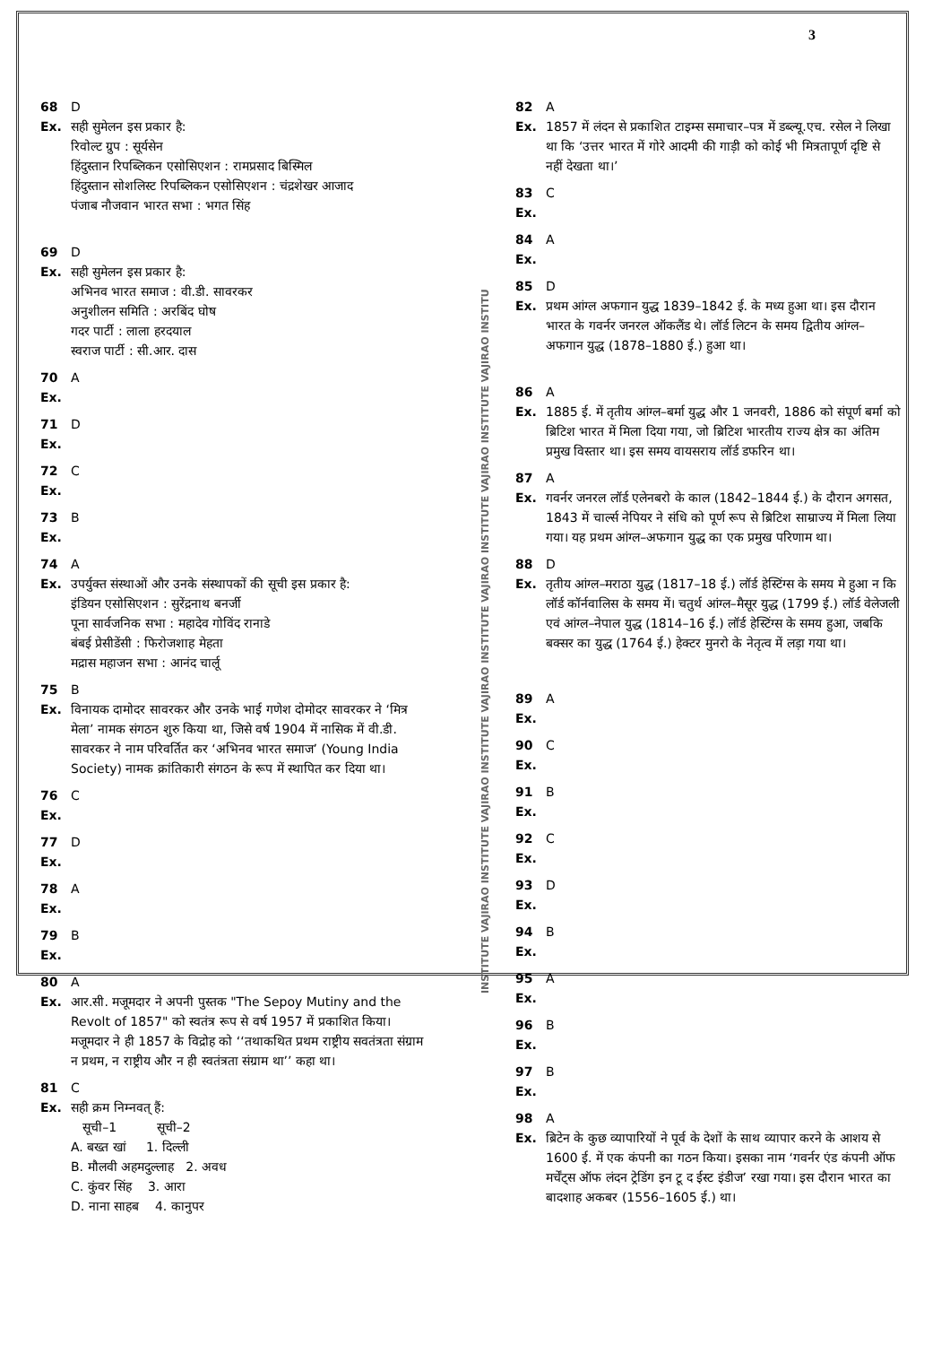3
68 D
Ex. सही सुमेलन इस प्रकार है:
रिवोल्ट ग्रुप : सूर्यसेन
हिंदुस्तान रिपब्लिकन एसोसिएशन : रामप्रसाद बिस्मिल
हिंदुस्तान सोशलिस्ट रिपब्लिकन एसोसिएशन : चंद्रशेखर आजाद
पंजाब नौजवान भारत सभा : भगत सिंह
69 D
Ex. सही सुमेलन इस प्रकार है:
अभिनव भारत समाज : वी.डी. सावरकर
अनुशीलन समिति : अरबिंद घोष
गदर पार्टी : लाला हरदयाल
स्वराज पार्टी : सी.आर. दास
70 A
Ex.
71 D
Ex.
72 C
Ex.
73 B
Ex.
74 A
Ex. उपर्युक्त संस्थाओं और उनके संस्थापकों की सूची इस प्रकार है:
इंडियन एसोसिएशन : सुरेंद्रनाथ बनर्जी
पूना सार्वजनिक सभा : महादेव गोविंद रानाडे
बंबई प्रेसीडेंसी : फिरोजशाह मेहता
मद्रास महाजन सभा : आनंद चार्लू
75 B
Ex. विनायक दामोदर सावरकर और उनके भाई गणेश दोमोदर सावरकर ने ‘मित्र मेला’ नामक संगठन शुरु किया था, जिसे वर्ष 1904 में नासिक में वी.डी. सावरकर ने नाम परिवर्तित कर ‘अभिनव भारत समाज’ (Young India Society) नामक क्रांतिकारी संगठन के रूप में स्थापित कर दिया था।
76 C
Ex.
77 D
Ex.
78 A
Ex.
79 B
Ex.
80 A
Ex. आर.सी. मजूमदार ने अपनी पुस्तक "The Sepoy Mutiny and the Revolt of 1857" को स्वतंत्र रूप से वर्ष 1957 में प्रकाशित किया। मजूमदार ने ही 1857 के विद्रोह को ‘‘तथाकथित प्रथम राष्ट्रीय सवतंत्रता संग्राम न प्रथम, न राष्ट्रीय और न ही स्वतंत्रता संग्राम था’’ कहा था।
81 C
Ex. सही क्रम निम्नवत् हैं:
सूची–1 सूची–2
A. बख्त खां 1. दिल्ली
B. मौलवी अहमदुल्लाह 2. अवध
C. कुंवर सिंह 3. आरा
D. नाना साहब 4. कानुपर
INSTITUTE VAJIRAO INSTITUTE VAJIRAO INSTITUTE VAJIRAO INSTITUTE VAJIRAO INSTITUTE VAJIRAO INSTITUTE VAJIRAO INSTITU
82 A
Ex. 1857 में लंदन से प्रकाशित टाइम्स समाचार–पत्र में डब्ल्यू.एच. रसेल ने लिखा था कि ‘उत्तर भारत में गोरे आदमी की गाड़ी को कोई भी मित्रतापूर्ण दृष्टि से नहीं देखता था।’
83 C
Ex.
84 A
Ex.
85 D
Ex. प्रथम आंग्ल अफगान युद्ध 1839–1842 ई. के मध्य हुआ था। इस दौरान भारत के गवर्नर जनरल ऑकलैंड थे। लॉर्ड लिटन के समय द्वितीय आंग्ल–अफगान युद्ध (1878–1880 ई.) हुआ था।
86 A
Ex. 1885 ई. में तृतीय आंग्ल–बर्मा युद्ध और 1 जनवरी, 1886 को संपूर्ण बर्मा को ब्रिटिश भारत में मिला दिया गया, जो ब्रिटिश भारतीय राज्य क्षेत्र का अंतिम प्रमुख विस्तार था। इस समय वायसराय लॉर्ड डफरिन था।
87 A
Ex. गवर्नर जनरल लॉर्ड एलेनबरो के काल (1842–1844 ई.) के दौरान अगसत, 1843 में चार्ल्स नेपियर ने संधि को पूर्ण रूप से ब्रिटिश साम्राज्य में मिला लिया गया। यह प्रथम आंग्ल–अफगान युद्ध का एक प्रमुख परिणाम था।
88 D
Ex. तृतीय आंग्ल–मराठा युद्ध (1817–18 ई.) लॉर्ड हेस्टिंग्स के समय मे हुआ न कि लॉर्ड कॉर्नवालिस के समय में। चतुर्थ आंग्ल–मैसूर युद्ध (1799 ई.) लॉर्ड वेलेजली एवं आंग्ल–नेपाल युद्ध (1814–16 ई.) लॉर्ड हेस्टिंग्स के समय हुआ, जबकि बक्सर का युद्ध (1764 ई.) हेक्टर मुनरो के नेतृत्व में लड़ा गया था।
89 A
Ex.
90 C
Ex.
91 B
Ex.
92 C
Ex.
93 D
Ex.
94 B
Ex.
95 A
Ex.
96 B
Ex.
97 B
Ex.
98 A
Ex. ब्रिटेन के कुछ व्यापारियों ने पूर्व के देशों के साथ व्यापार करने के आशय से 1600 ई. में एक कंपनी का गठन किया। इसका नाम ‘गवर्नर एंड कंपनी ऑफ मर्चेंट्स ऑफ लंदन ट्रेडिंग इन टू द ईस्ट इंडीज’ रखा गया। इस दौरान भारत का बादशाह अकबर (1556–1605 ई.) था।